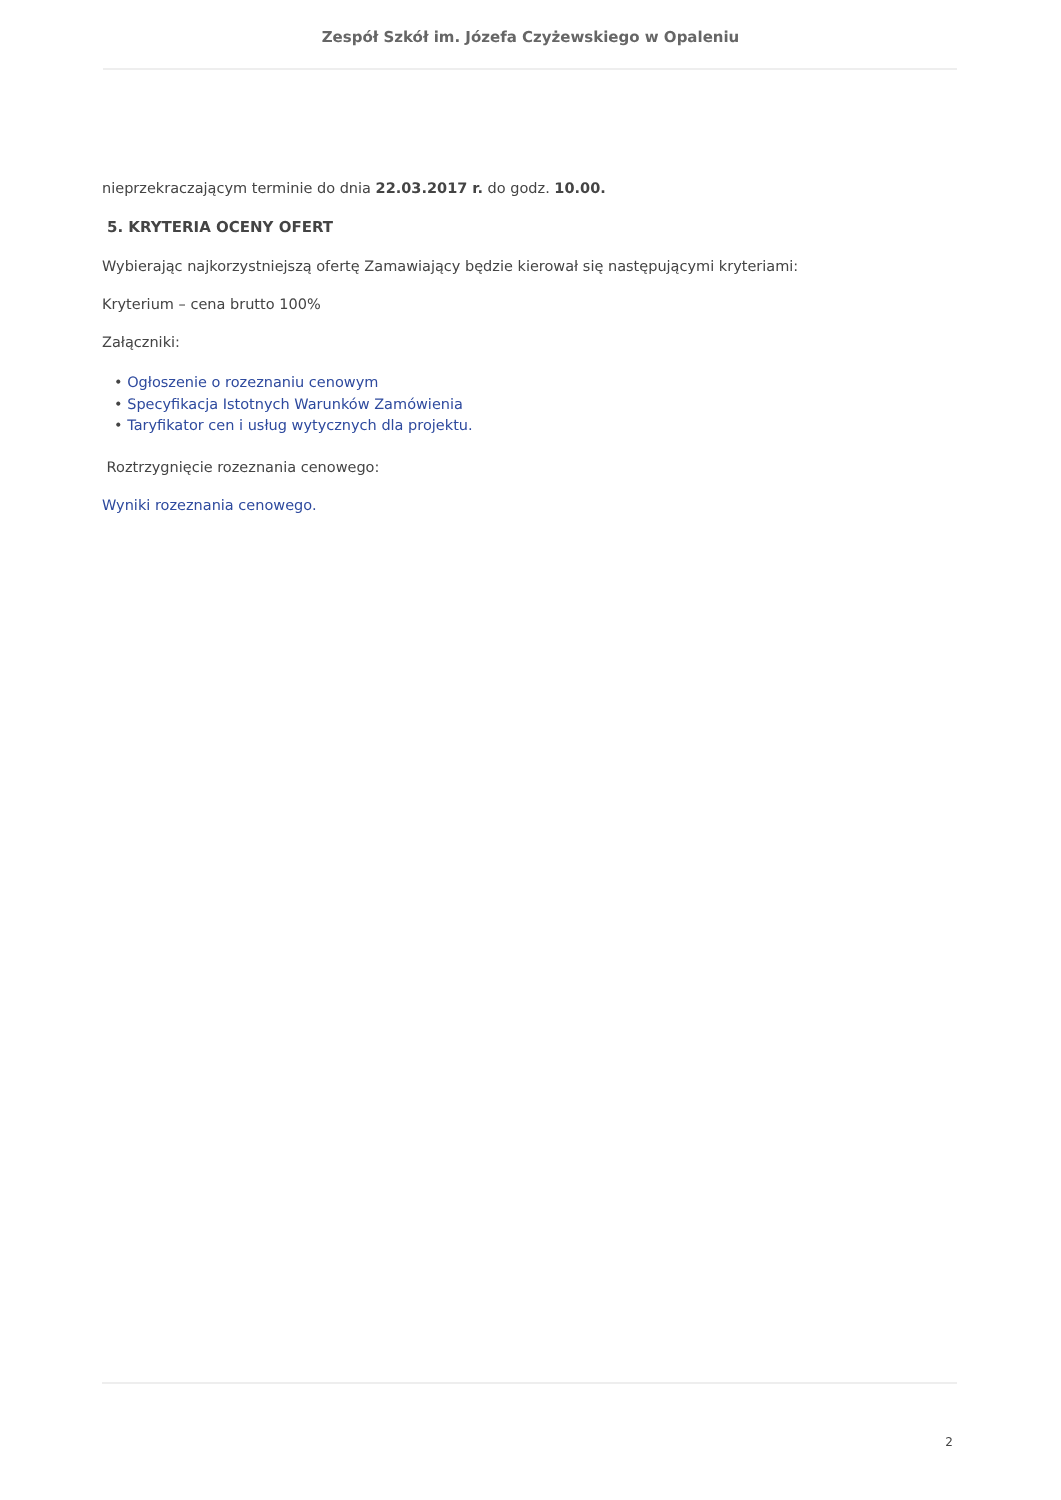Zespół Szkół im. Józefa Czyżewskiego w Opaleniu
nieprzekraczającym terminie do dnia 22.03.2017 r. do godz. 10.00.
5. KRYTERIA OCENY OFERT
Wybierając najkorzystniejszą ofertę Zamawiający będzie kierował się następującymi kryteriami:
Kryterium – cena brutto 100%
Załączniki:
• Ogłoszenie o rozeznaniu cenowym
• Specyfikacja Istotnych Warunków Zamówienia
• Taryfikator cen i usług wytycznych dla projektu.
Roztrzygnięcie rozeznania cenowego:
Wyniki rozeznania cenowego.
2